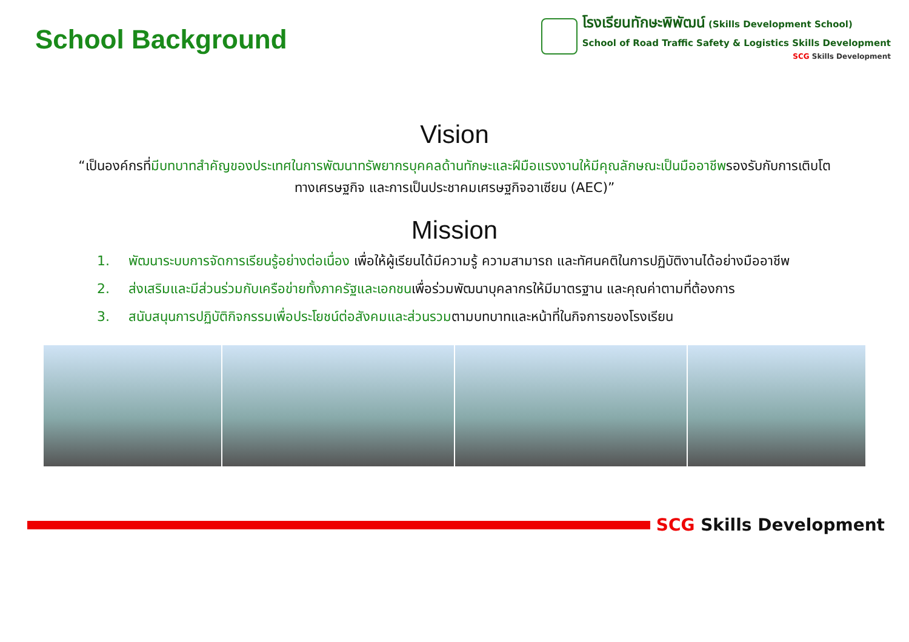School Background
โรงเรียนทักษะพิพัฒน์ (Skills Development School)
School of Road Traffic Safety & Logistics Skills Development
SCG Skills Development
Vision
“เป็นองค์กรที่มีบทบาทสำคัญของประเทศในการพัฒนาทรัพยากรบุคคลด้านทักษะและฝีมือแรงงานให้มีคุณลักษณะเป็นมืออาชีพรองรับกับการเติบโตทางเศรษฐกิจ และการเป็นประชาคมเศรษฐกิจอาเซียน (AEC)”
Mission
1. พัฒนาระบบการจัดการเรียนรู้อย่างต่อเนื่อง เพื่อให้ผู้เรียนได้มีความรู้ ความสามารถ และทัศนคติในการปฏิบัติงานได้อย่างมืออาชีพ
2. ส่งเสริมและมีส่วนร่วมกับเครือข่ายทั้งภาครัฐและเอกชนเพื่อร่วมพัฒนาบุคลากรให้มีมาตรฐาน และคุณค่าตามที่ต้องการ
3. สนับสนุนการปฏิบัติกิจกรรมเพื่อประโยชน์ต่อสังคมและส่วนรวมตามบทบาทและหน้าที่ในกิจการของโรงเรียน
SCG Skills Development